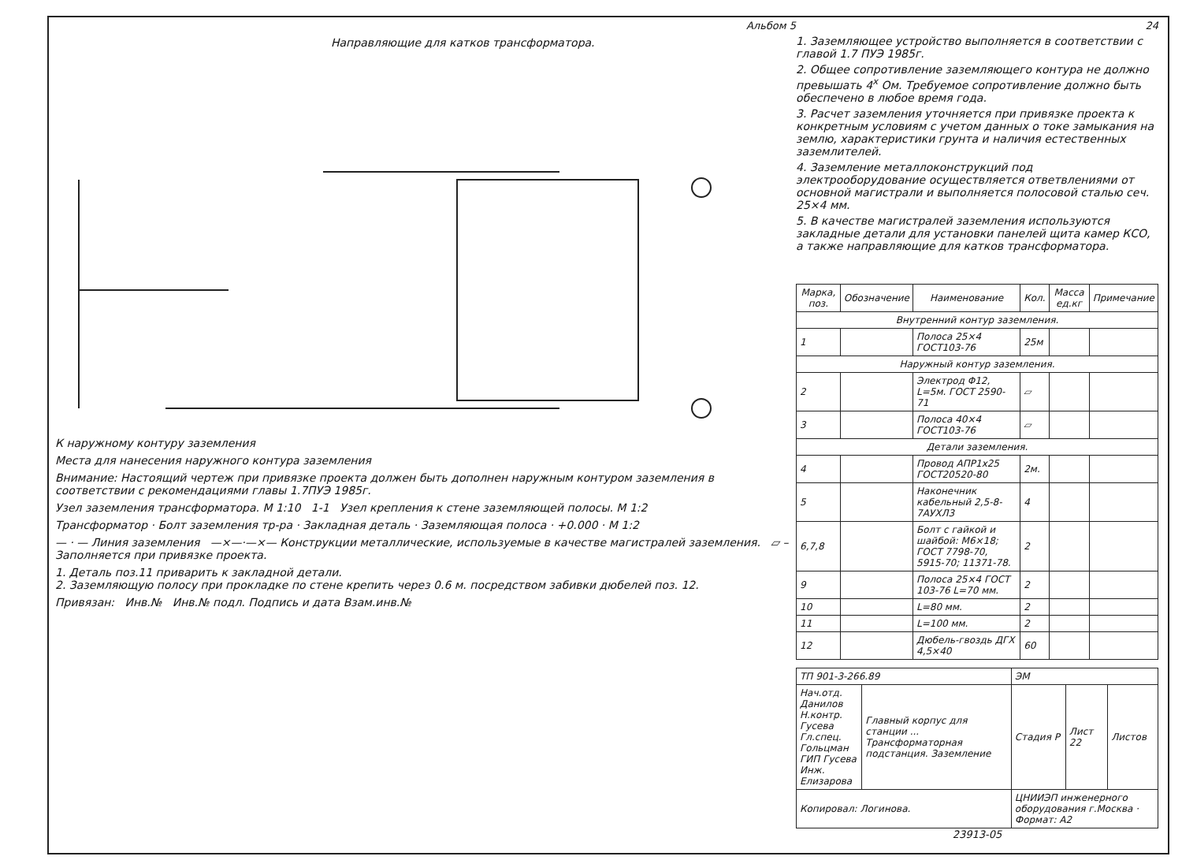Альбом 5
Направляющие для катков трансформатора.
К наружному контуру заземления
Места для нанесения наружного контура заземления
Внимание: Настоящий чертеж при привязке проекта должен быть дополнен наружным контуром заземления в соответствии с рекомендациями главы 1.7ПУЭ 1985г.
Узел заземления трансформатора. М 1:10 1-1 Узел крепления к стене заземляющей полосы. М 1:2
Трансформатор · Болт заземления тр-ра · Закладная деталь · Заземляющая полоса · +0.000 · М 1:2
— · — Линия заземления —×—·—×— Конструкции металлические, используемые в качестве магистралей заземления. ▱ – Заполняется при привязке проекта.
1. Деталь поз.11 приварить к закладной детали.
2. Заземляющую полосу при прокладке по стене крепить через 0.6 м. посредством забивки дюбелей поз. 12.
Привязан: Инв.№ Инв.№ подл. Подпись и дата Взам.инв.№
24
1. Заземляющее устройство выполняется в соответствии с главой 1.7 ПУЭ 1985г.
2. Общее сопротивление заземляющего контура не должно превышать 4<sup>x</sup> Ом. Требуемое сопротивление должно быть обеспечено в любое время года.
3. Расчет заземления уточняется при привязке проекта к конкретным условиям с учетом данных о токе замыкания на землю, характеристики грунта и наличия естественных заземлителей.
4. Заземление металлоконструкций под электрооборудование осуществляется ответвлениями от основной магистрали и выполняется полосовой сталью сеч. 25×4 мм.
5. В качестве магистралей заземления используются закладные детали для установки панелей щита камер КСО, а также направляющие для катков трансформатора.
| Марка, поз. | Обозначение | Наименование | Кол. | Масса ед.кг | Примечание |
| --- | --- | --- | --- | --- | --- |
| Внутренний контур заземления. | | | | | |
| 1 | | Полоса 25×4 ГОСТ103-76 | 25м | | |
| Наружный контур заземления. | | | | | |
| 2 | | Электрод Φ12, L=5м. ГОСТ 2590-71 | ▱ | | |
| 3 | | Полоса 40×4 ГОСТ103-76 | ▱ | | |
| Детали заземления. | | | | | |
| 4 | | Провод АПР1х25 ГОСТ20520-80 | 2м. | | |
| 5 | | Наконечник кабельный 2,5-8-7АУХЛ3 | 4 | | |
| 6,7,8 | | Болт с гайкой и шайбой: М6×18; ГОСТ 7798-70, 5915-70; 11371-78. | 2 | | |
| 9 | | Полоса 25×4 ГОСТ 103-76 L=70 мм. | 2 | | |
| 10 | | L=80 мм. | 2 | | |
| 11 | | L=100 мм. | 2 | | |
| 12 | | Дюбель-гвоздь ДГХ 4,5×40 | 60 | | |
| ТП 901-3-266.89 | | ЭМ | | |
| Нач.отд. Данилов Н.контр. Гусева Гл.спец. Гольцман ГИП Гусева Инж. Елизарова | Главный корпус для станции ... Трансформаторная подстанция. Заземление | Стадия Р | Лист 22 | Листов |
| Копировал: Логинова. | | ЦНИИЭП инженерного оборудования г.Москва · Формат: А2 | | |
23913-05